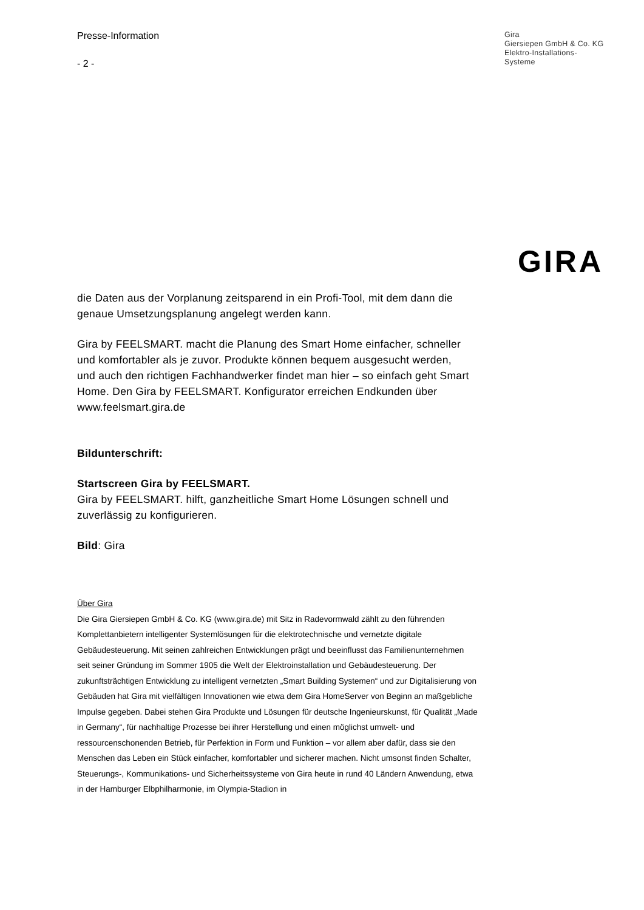Presse-Information
- 2 -
Gira
Giersiepen GmbH & Co. KG
Elektro-Installations-
Systeme
GIRA
die Daten aus der Vorplanung zeitsparend in ein Profi-Tool, mit dem dann die genaue Umsetzungsplanung angelegt werden kann.
Gira by FEELSMART. macht die Planung des Smart Home einfacher, schneller und komfortabler als je zuvor. Produkte können bequem ausgesucht werden, und auch den richtigen Fachhandwerker findet man hier – so einfach geht Smart Home. Den Gira by FEELSMART. Konfigurator erreichen Endkunden über www.feelsmart.gira.de
Bildunterschrift:
Startscreen Gira by FEELSMART.
Gira by FEELSMART. hilft, ganzheitliche Smart Home Lösungen schnell und zuverlässig zu konfigurieren.
Bild: Gira
Über Gira
Die Gira Giersiepen GmbH & Co. KG (www.gira.de) mit Sitz in Radevormwald zählt zu den führenden Komplettanbietern intelligenter Systemlösungen für die elektrotechnische und vernetzte digitale Gebäudesteuerung. Mit seinen zahlreichen Entwicklungen prägt und beeinflusst das Familienunternehmen seit seiner Gründung im Sommer 1905 die Welt der Elektroinstallation und Gebäudesteuerung. Der zukunftsträchtigen Entwicklung zu intelligent vernetzten „Smart Building Systemen“ und zur Digitalisierung von Gebäuden hat Gira mit vielfältigen Innovationen wie etwa dem Gira HomeServer von Beginn an maßgebliche Impulse gegeben. Dabei stehen Gira Produkte und Lösungen für deutsche Ingenieurskunst, für Qualität „Made in Germany“, für nachhaltige Prozesse bei ihrer Herstellung und einen möglichst umwelt- und ressourcenschonenden Betrieb, für Perfektion in Form und Funktion – vor allem aber dafür, dass sie den Menschen das Leben ein Stück einfacher, komfortabler und sicherer machen. Nicht umsonst finden Schalter, Steuerungs-, Kommunikations- und Sicherheitssysteme von Gira heute in rund 40 Ländern Anwendung, etwa in der Hamburger Elbphilharmonie, im Olympia-Stadion in